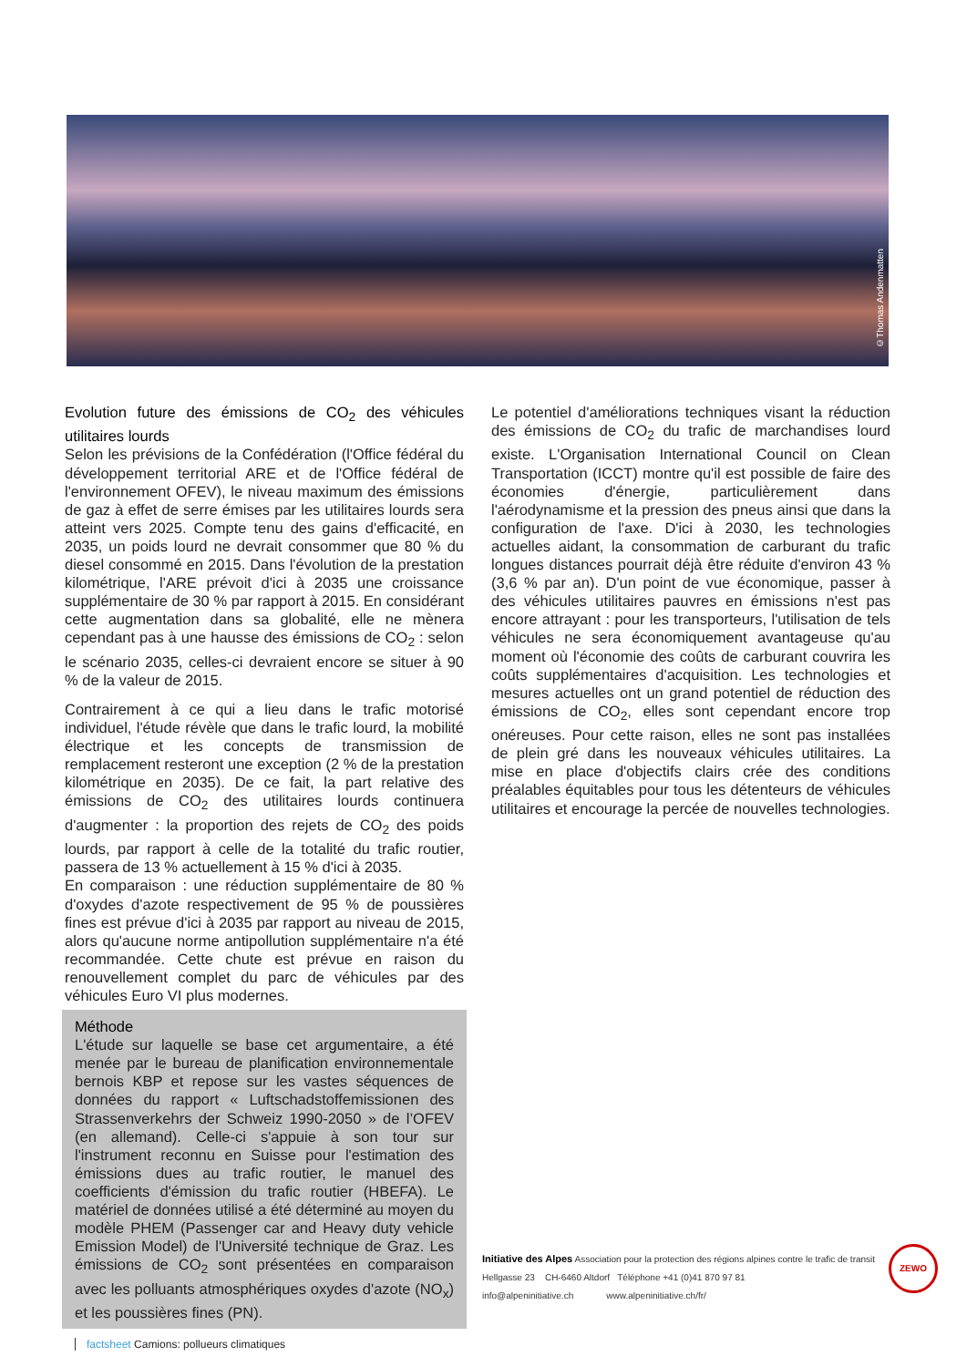©Thomas Andenmatten
Evolution future des émissions de CO<sub>2</sub> des véhicules utilitaires lourds
Selon les prévisions de la Confédération (l'Office fédéral du développement territorial ARE et de l'Office fédéral de l'environnement OFEV), le niveau maximum des émissions de gaz à effet de serre émises par les utilitaires lourds sera atteint vers 2025. Compte tenu des gains d'efficacité, en 2035, un poids lourd ne devrait consommer que 80 % du diesel consommé en 2015. Dans l'évolution de la prestation kilométrique, l'ARE prévoit d'ici à 2035 une croissance supplémentaire de 30 % par rapport à 2015. En considérant cette augmentation dans sa globalité, elle ne mènera cependant pas à une hausse des émissions de CO<sub>2</sub> : selon le scénario 2035, celles-ci devraient encore se situer à 90 % de la valeur de 2015.
Contrairement à ce qui a lieu dans le trafic motorisé individuel, l'étude révèle que dans le trafic lourd, la mobilité électrique et les concepts de transmission de remplacement resteront une exception (2 % de la prestation kilométrique en 2035). De ce fait, la part relative des émissions de CO<sub>2</sub> des utilitaires lourds continuera d'augmenter : la proportion des rejets de CO<sub>2</sub> des poids lourds, par rapport à celle de la totalité du trafic routier, passera de 13 % actuellement à 15 % d'ici à 2035.
En comparaison : une réduction supplémentaire de 80 % d'oxydes d'azote respectivement de 95 % de poussières fines est prévue d'ici à 2035 par rapport au niveau de 2015, alors qu'aucune norme antipollution supplémentaire n'a été recommandée. Cette chute est prévue en raison du renouvellement complet du parc de véhicules par des véhicules Euro VI plus modernes.
Méthode
L'étude sur laquelle se base cet argumentaire, a été menée par le bureau de planification environnementale bernois KBP et repose sur les vastes séquences de données du rapport « Luftschadstoffemissionen des Strassenverkehrs der Schweiz 1990-2050 » de l’OFEV (en allemand). Celle-ci s'appuie à son tour sur l'instrument reconnu en Suisse pour l'estimation des émissions dues au trafic routier, le manuel des coefficients d'émission du trafic routier (HBEFA). Le matériel de données utilisé a été déterminé au moyen du modèle PHEM (Passenger car and Heavy duty vehicle Emission Model) de l'Université technique de Graz. Les émissions de CO<sub>2</sub> sont présentées en comparaison avec les polluants atmosphériques oxydes d'azote (NO<sub>x</sub>) et les poussières fines (PN).
Le potentiel d'améliorations techniques visant la réduction des émissions de CO<sub>2</sub> du trafic de marchandises lourd existe. L'Organisation International Council on Clean Transportation (ICCT) montre qu'il est possible de faire des économies d'énergie, particulièrement dans l'aérodynamisme et la pression des pneus ainsi que dans la configuration de l'axe. D'ici à 2030, les technologies actuelles aidant, la consommation de carburant du trafic longues distances pourrait déjà être réduite d'environ 43 % (3,6 % par an). D'un point de vue économique, passer à des véhicules utilitaires pauvres en émissions n'est pas encore attrayant : pour les transporteurs, l'utilisation de tels véhicules ne sera économiquement avantageuse qu'au moment où l'économie des coûts de carburant couvrira les coûts supplémentaires d'acquisition. Les technologies et mesures actuelles ont un grand potentiel de réduction des émissions de CO<sub>2</sub>, elles sont cependant encore trop onéreuses. Pour cette raison, elles ne sont pas installées de plein gré dans les nouveaux véhicules utilitaires. La mise en place d'objectifs clairs crée des conditions préalables équitables pour tous les détenteurs de véhicules utilitaires et encourage la percée de nouvelles technologies.
Initiative des Alpes Association pour la protection des régions alpines contre le trafic de transit
Hellgasse 23 CH-6460 Altdorf Téléphone +41 (0)41 870 97 81
info@alpeninitiative.ch www.alpeninitiative.ch/fr/
ZEWO
factsheet Camions: pollueurs climatiques